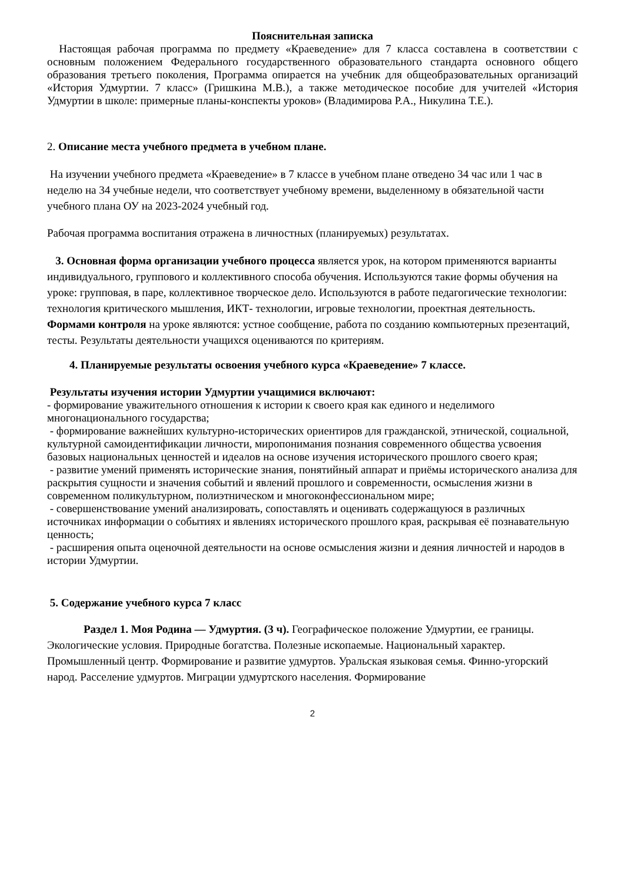Пояснительная записка
Настоящая рабочая программа по предмету «Краеведение» для 7 класса составлена в соответствии с основным положением Федерального государственного образовательного стандарта основного общего образования третьего поколения, Программа опирается на учебник для общеобразовательных организаций «История Удмуртии. 7 класс» (Гришкина М.В.), а также методическое пособие для учителей «История Удмуртии в школе: примерные планы-конспекты уроков» (Владимирова Р.А., Никулина Т.Е.).
2. Описание места учебного предмета в учебном плане.
На изучении учебного предмета «Краеведение» в 7 классе в учебном плане отведено 34 час или 1 час в неделю на 34 учебные недели, что соответствует учебному времени, выделенному в обязательной части учебного плана ОУ на 2023-2024 учебный год.
Рабочая программа воспитания отражена в личностных (планируемых) результатах.
3. Основная форма организации учебного процесса является урок, на котором применяются варианты индивидуального, группового и коллективного способа обучения. Используются такие формы обучения на уроке: групповая, в паре, коллективное творческое дело. Используются в работе педагогические технологии: технология критического мышления, ИКТ- технологии, игровые технологии, проектная деятельность. Формами контроля на уроке являются: устное сообщение, работа по созданию компьютерных презентаций, тесты. Результаты деятельности учащихся оцениваются по критериям.
4. Планируемые результаты освоения учебного курса «Краеведение» 7 классе.
Результаты изучения истории Удмуртии учащимися включают:
- формирование уважительного отношения к истории к своего края как единого и неделимого многонационального государства;
- формирование важнейших культурно-исторических ориентиров для гражданской, этнической, социальной, культурной самоидентификации личности, миропонимания познания современного общества усвоения базовых национальных ценностей и идеалов на основе изучения исторического прошлого своего края;
- развитие умений применять исторические знания, понятийный аппарат и приёмы исторического анализа для раскрытия сущности и значения событий и явлений прошлого и современности, осмысления жизни в современном поликультурном, полиэтническом и многоконфессиональном мире;
- совершенствование умений анализировать, сопоставлять и оценивать содержащуюся в различных источниках информации о событиях и явлениях исторического прошлого края, раскрывая её познавательную ценность;
- расширения опыта оценочной деятельности на основе осмысления жизни и деяния личностей и народов в истории Удмуртии.
5. Содержание учебного курса 7 класс
Раздел 1. Моя Родина — Удмуртия. (3 ч). Географическое положение Удмуртии, ее границы. Экологические условия. Природные богатства. Полезные ископаемые. Национальный характер. Промышленный центр. Формирование и развитие удмуртов. Уральская языковая семья. Финно-угорский народ. Расселение удмуртов. Миграции удмуртского населения. Формирование
2